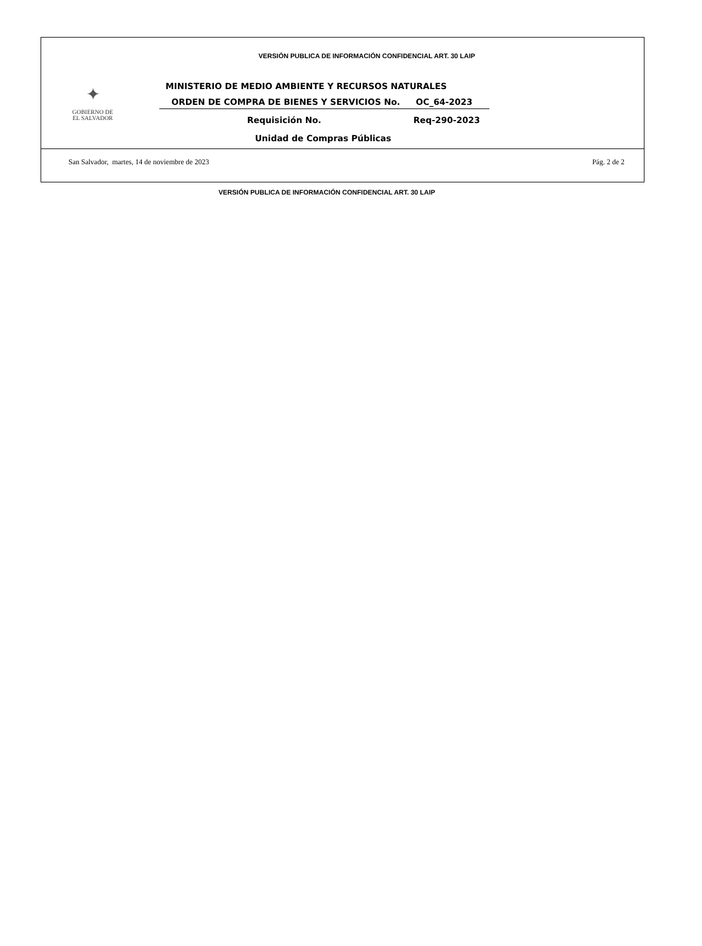VERSIÓN PUBLICA DE INFORMACIÓN CONFIDENCIAL ART. 30 LAIP
✦
GOBIERNO DE
EL SALVADOR
MINISTERIO DE MEDIO AMBIENTE Y RECURSOS NATURALES
ORDEN DE COMPRA DE BIENES Y SERVICIOS No. OC_64-2023
Requisición No. Req-290-2023
Unidad de Compras Públicas
San Salvador, martes, 14 de noviembre de 2023 Pág. 2 de 2
VERSIÓN PUBLICA DE INFORMACIÓN CONFIDENCIAL ART. 30 LAIP